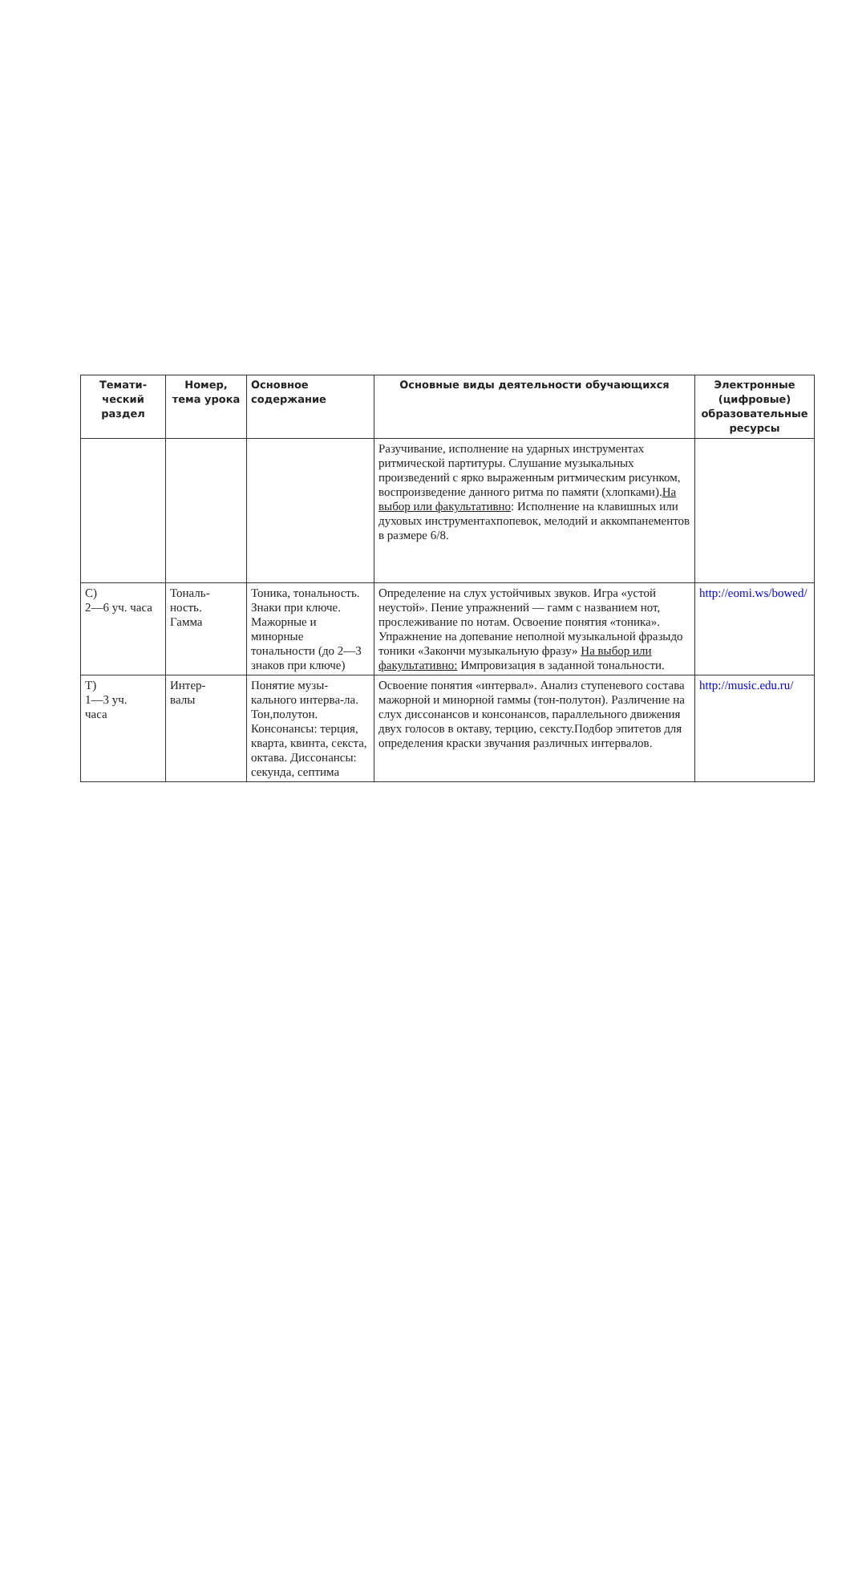| Темати- ческий раздел | Номер, тема урока | Основное содержание | Основные виды деятельности обучающихся | Электронные (цифровые) образовательные ресурсы |
| --- | --- | --- | --- | --- |
| | | | Разучивание, исполнение на ударных инструментах ритмической партитуры. Слушание музыкальных произведений с ярко выраженным ритмическим рисунком, воспроизведение данного ритма по памяти (хлопками). На выбор или факультативно : Исполнение на клавишных или духовых инструментахпопевок, мелодий и аккомпанементов в размере 6/8. | |
| С) 2—6 уч. часа | Тональ- ность. Гамма | Тоника, тональность. Знаки при ключе. Мажорные и минорные тональности (до 2—3 знаков при ключе) | Определение на слух устойчивых звуков. Игра «устой неустой». Пение упражнений — гамм с названием нот, прослеживание по нотам. Освоение понятия «тоника». Упражнение на допевание неполной музыкальной фразыдо тоники «Закончи музыкальную фразу» На выбор или факультативно: Импровизация в заданной тональности. | http://eomi.ws/bowed/ |
| Т) 1—3 уч. часа | Интер- валы | Понятие музы-кального интерва-ла. Тон,полутон. Консонансы: терция, кварта, квинта, секста, октава. Диссонансы: секунда, септима | Освоение понятия «интервал». Анализ ступеневого состава мажорной и минорной гаммы (тон-полутон). Различение на слух диссонансов и консонансов, параллельного движения двух голосов в октаву, терцию, сексту.Подбор эпитетов для определения краски звучания различных интервалов. | http://music.edu.ru/ |